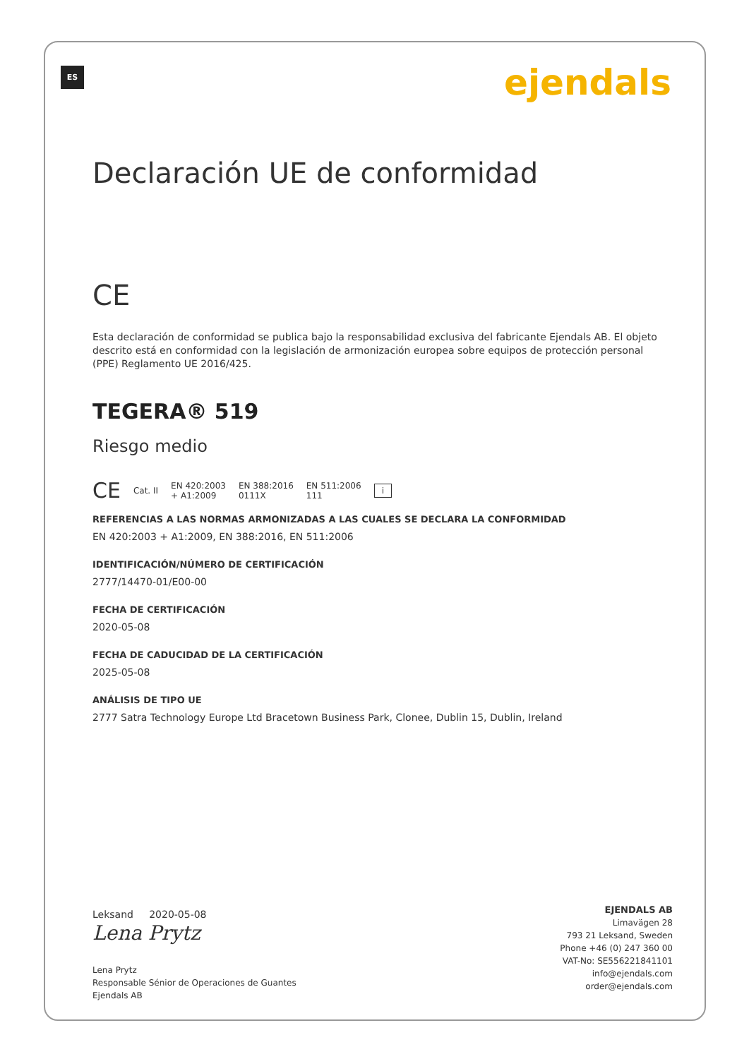ES ejendals
Declaración UE de conformidad
CE
Esta declaración de conformidad se publica bajo la responsabilidad exclusiva del fabricante Ejendals AB. El objeto descrito está en conformidad con la legislación de armonización europea sobre equipos de protección personal (PPE) Reglamento UE 2016/425.
TEGERA® 519
Riesgo medio
CE Cat. II EN 420:2003
+ A1:2009 EN 388:2016
0111X EN 511:2006
111 i
REFERENCIAS A LAS NORMAS ARMONIZADAS A LAS CUALES SE DECLARA LA CONFORMIDAD
EN 420:2003 + A1:2009, EN 388:2016, EN 511:2006
IDENTIFICACIÓN/NÚMERO DE CERTIFICACIÓN
2777/14470-01/E00-00
FECHA DE CERTIFICACIÓN
2020-05-08
FECHA DE CADUCIDAD DE LA CERTIFICACIÓN
2025-05-08
ANÁLISIS DE TIPO UE
2777 Satra Technology Europe Ltd Bracetown Business Park, Clonee, Dublin 15, Dublin, Ireland
Leksand 2020-05-08
Lena Prytz
Lena Prytz
Responsable Sénior de Operaciones de Guantes
Ejendals AB
EJENDALS AB
Limavägen 28
793 21 Leksand, Sweden
Phone +46 (0) 247 360 00
VAT-No: SE556221841101
info@ejendals.com
order@ejendals.com